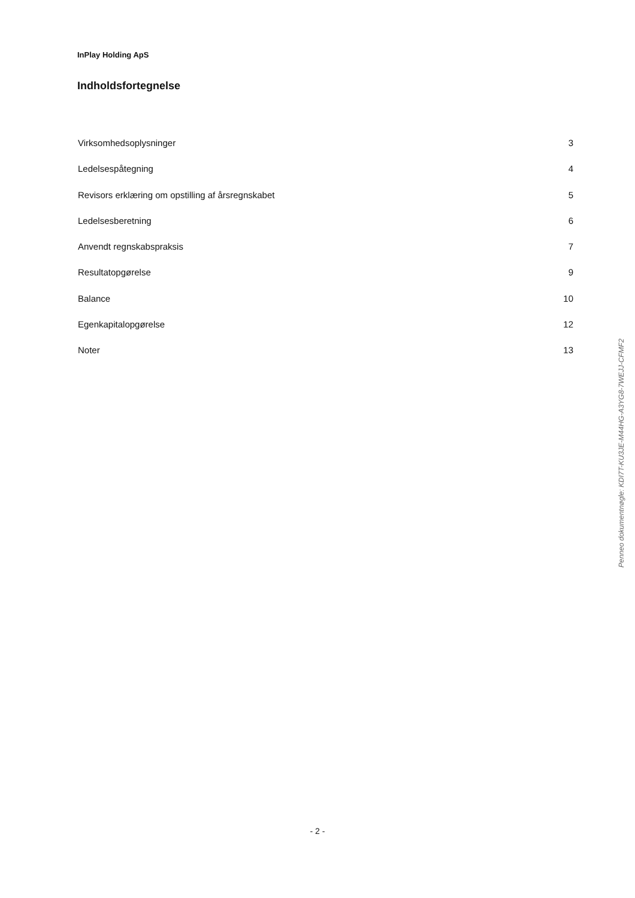InPlay Holding ApS
Indholdsfortegnelse
Virksomhedsoplysninger 3
Ledelsespåtegning 4
Revisors erklæring om opstilling af årsregnskabet 5
Ledelsesberetning 6
Anvendt regnskabspraksis 7
Resultatopgørelse 9
Balance 10
Egenkapitalopgørelse 12
Noter 13
Penneo dokumentnøgle: KDI7T-KU3JE-M44HG-A3YG8-7WEJJ-CFMF2
- 2 -